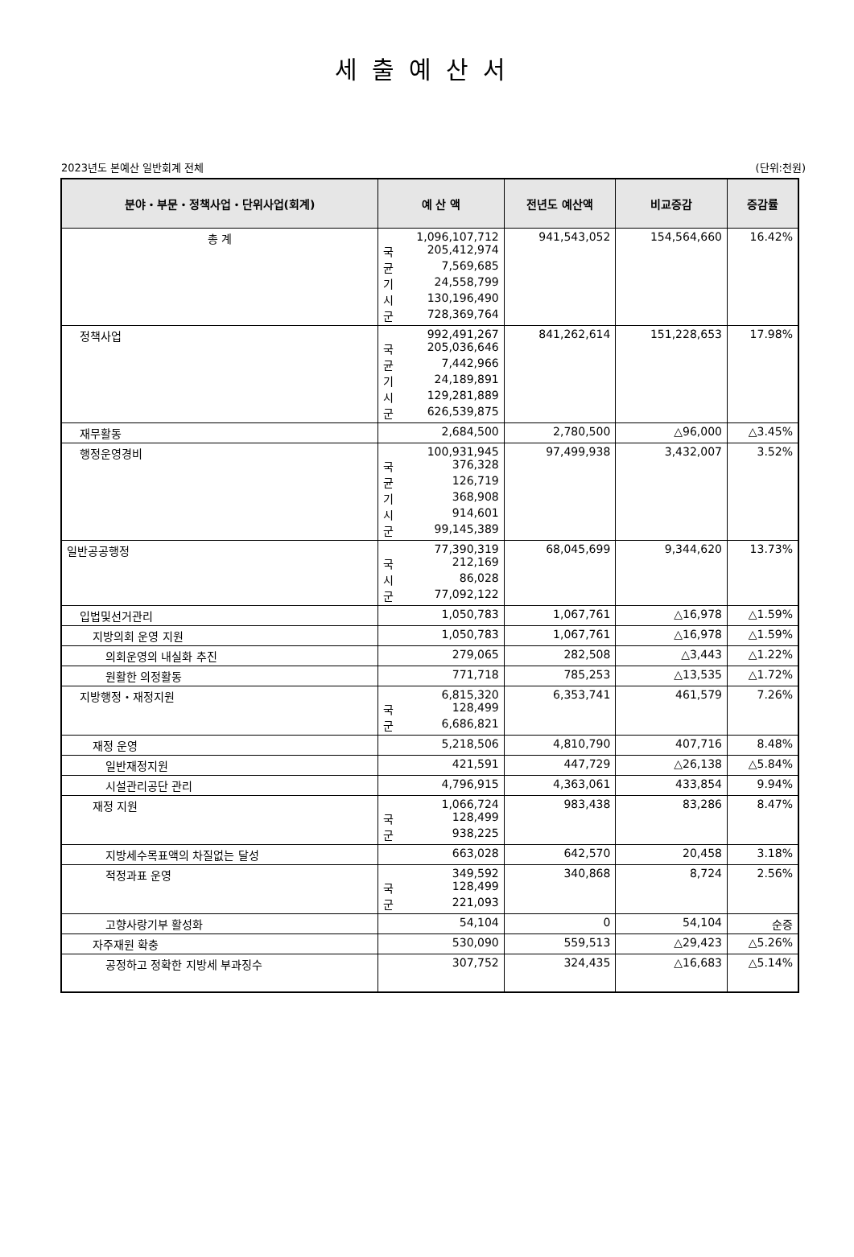세출예산서
2023년도 본예산 일반회계 전체 (단위:천원)
| 분야・부문・정책사업・단위사업(회계) | 예 산 액 | 전년도 예산액 | 비교증감 | 증감률 |
| --- | --- | --- | --- | --- |
| 총 계 | 1,096,107,712 국 205,412,974 균 7,569,685 기 24,558,799 시 130,196,490 군 728,369,764 | 941,543,052 | 154,564,660 | 16.42% |
| 정책사업 | 992,491,267 국 205,036,646 균 7,442,966 기 24,189,891 시 129,281,889 군 626,539,875 | 841,262,614 | 151,228,653 | 17.98% |
| 재무활동 | 2,684,500 | 2,780,500 | △96,000 | △3.45% |
| 행정운영경비 | 100,931,945 국 376,328 균 126,719 기 368,908 시 914,601 군 99,145,389 | 97,499,938 | 3,432,007 | 3.52% |
| 일반공공행정 | 77,390,319 국 212,169 시 86,028 군 77,092,122 | 68,045,699 | 9,344,620 | 13.73% |
| 입법및선거관리 | 1,050,783 | 1,067,761 | △16,978 | △1.59% |
| 지방의회 운영 지원 | 1,050,783 | 1,067,761 | △16,978 | △1.59% |
| 의회운영의 내실화 추진 | 279,065 | 282,508 | △3,443 | △1.22% |
| 원활한 의정활동 | 771,718 | 785,253 | △13,535 | △1.72% |
| 지방행정・재정지원 | 6,815,320 국 128,499 군 6,686,821 | 6,353,741 | 461,579 | 7.26% |
| 재정 운영 | 5,218,506 | 4,810,790 | 407,716 | 8.48% |
| 일반재정지원 | 421,591 | 447,729 | △26,138 | △5.84% |
| 시설관리공단 관리 | 4,796,915 | 4,363,061 | 433,854 | 9.94% |
| 재정 지원 | 1,066,724 국 128,499 군 938,225 | 983,438 | 83,286 | 8.47% |
| 지방세수목표액의 차질없는 달성 | 663,028 | 642,570 | 20,458 | 3.18% |
| 적정과표 운영 | 349,592 국 128,499 군 221,093 | 340,868 | 8,724 | 2.56% |
| 고향사랑기부 활성화 | 54,104 | 0 | 54,104 | 순증 |
| 자주재원 확충 | 530,090 | 559,513 | △29,423 | △5.26% |
| 공정하고 정확한 지방세 부과징수 | 307,752 | 324,435 | △16,683 | △5.14% |